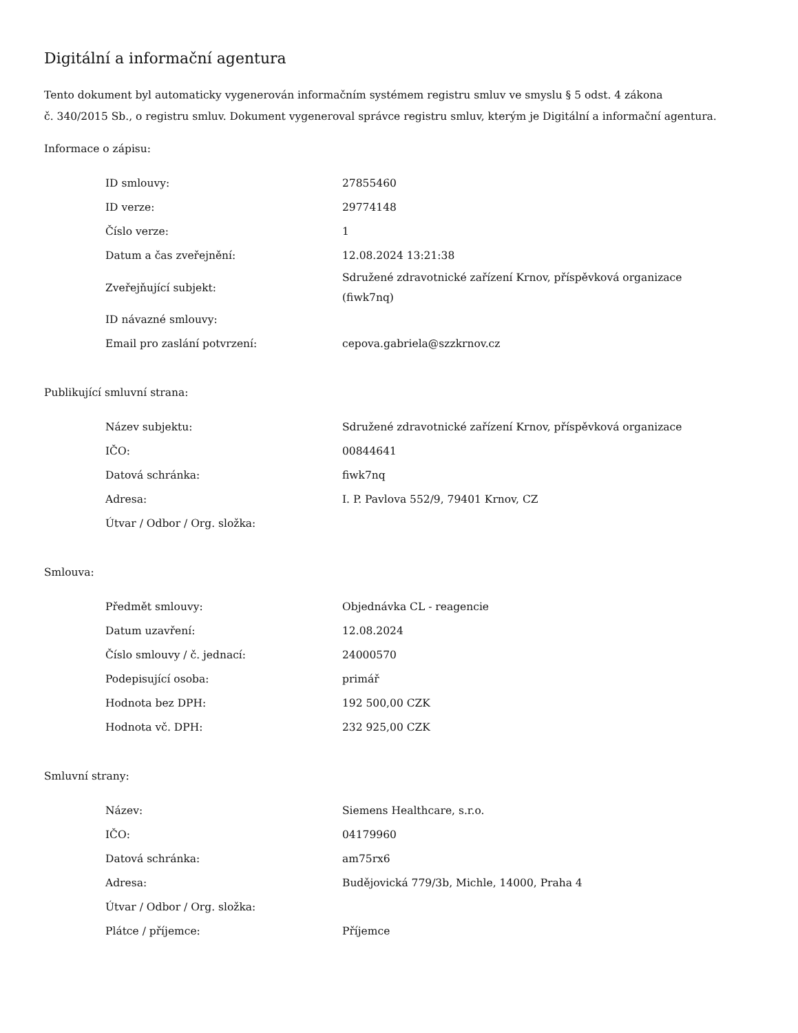Digitální a informační agentura
Tento dokument byl automaticky vygenerován informačním systémem registru smluv ve smyslu § 5 odst. 4 zákona
č. 340/2015 Sb., o registru smluv. Dokument vygeneroval správce registru smluv, kterým je Digitální a informační agentura.
Informace o zápisu:
| ID smlouvy: | 27855460 |
| ID verze: | 29774148 |
| Číslo verze: | 1 |
| Datum a čas zveřejnění: | 12.08.2024 13:21:38 |
| Zveřejňující subjekt: | Sdružené zdravotnické zařízení Krnov, příspěvková organizace (fiwk7nq) |
| ID návazné smlouvy: | |
| Email pro zaslání potvrzení: | cepova.gabriela@szzkrnov.cz |
Publikující smluvní strana:
| Název subjektu: | Sdružené zdravotnické zařízení Krnov, příspěvková organizace |
| IČO: | 00844641 |
| Datová schránka: | fiwk7nq |
| Adresa: | I. P. Pavlova 552/9, 79401 Krnov, CZ |
| Útvar / Odbor / Org. složka: | |
Smlouva:
| Předmět smlouvy: | Objednávka CL - reagencie |
| Datum uzavření: | 12.08.2024 |
| Číslo smlouvy / č. jednací: | 24000570 |
| Podepisující osoba: | primář |
| Hodnota bez DPH: | 192 500,00 CZK |
| Hodnota vč. DPH: | 232 925,00 CZK |
Smluvní strany:
| Název: | Siemens Healthcare, s.r.o. |
| IČO: | 04179960 |
| Datová schránka: | am75rx6 |
| Adresa: | Budějovická 779/3b, Michle, 14000, Praha 4 |
| Útvar / Odbor / Org. složka: | |
| Plátce / příjemce: | Příjemce |